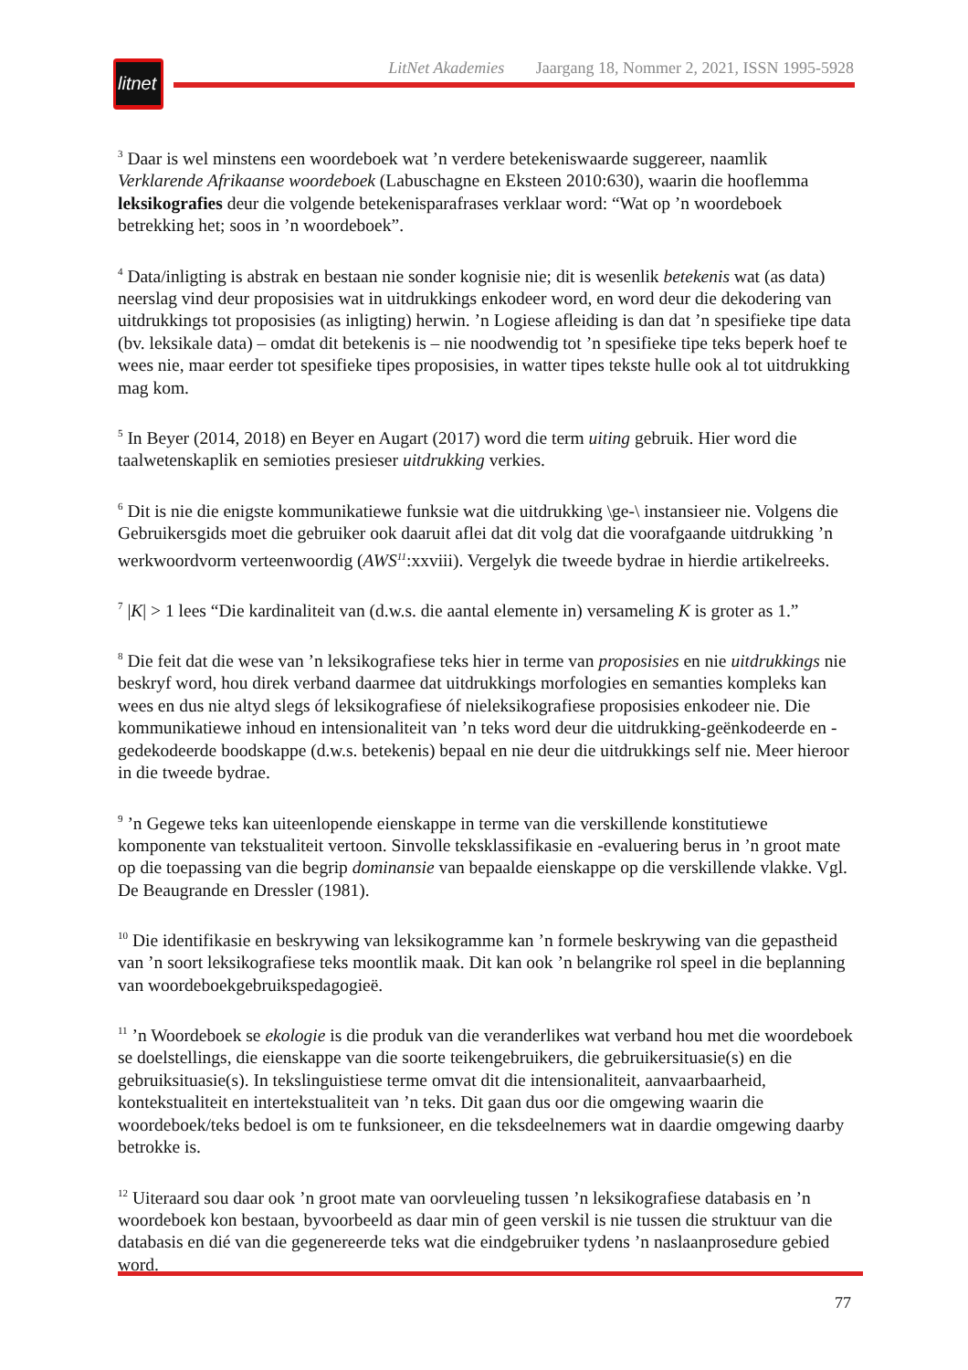litnet
LitNet Akademies Jaargang 18, Nommer 2, 2021, ISSN 1995-5928
<sup>3</sup> Daar is wel minstens een woordeboek wat ’n verdere betekeniswaarde suggereer, naamlik Verklarende Afrikaanse woordeboek (Labuschagne en Eksteen 2010:630), waarin die hooflemma leksikografies deur die volgende betekenisparafrases verklaar word: “Wat op ’n woordeboek betrekking het; soos in ’n woordeboek”.
<sup>4</sup> Data/inligting is abstrak en bestaan nie sonder kognisie nie; dit is wesenlik betekenis wat (as data) neerslag vind deur proposisies wat in uitdrukkings enkodeer word, en word deur die dekodering van uitdrukkings tot proposisies (as inligting) herwin. ’n Logiese afleiding is dan dat ’n spesifieke tipe data (bv. leksikale data) – omdat dit betekenis is – nie noodwendig tot ’n spesifieke tipe teks beperk hoef te wees nie, maar eerder tot spesifieke tipes proposisies, in watter tipes tekste hulle ook al tot uitdrukking mag kom.
<sup>5</sup> In Beyer (2014, 2018) en Beyer en Augart (2017) word die term uiting gebruik. Hier word die taalwetenskaplik en semioties presieser uitdrukking verkies.
<sup>6</sup> Dit is nie die enigste kommunikatiewe funksie wat die uitdrukking \ge-\ instansieer nie. Volgens die Gebruikersgids moet die gebruiker ook daaruit aflei dat dit volg dat die voorafgaande uitdrukking ’n werkwoordvorm verteenwoordig (AWS<sup>11</sup>:xxviii). Vergelyk die tweede bydrae in hierdie artikelreeks.
<sup>7</sup> |K| > 1 lees “Die kardinaliteit van (d.w.s. die aantal elemente in) versameling K is groter as 1.”
<sup>8</sup> Die feit dat die wese van ’n leksikografiese teks hier in terme van proposisies en nie uitdrukkings nie beskryf word, hou direk verband daarmee dat uitdrukkings morfologies en semanties kompleks kan wees en dus nie altyd slegs óf leksikografiese óf nieleksikografiese proposisies enkodeer nie. Die kommunikatiewe inhoud en intensionaliteit van ’n teks word deur die uitdrukking-geënkodeerde en -gedekodeerde boodskappe (d.w.s. betekenis) bepaal en nie deur die uitdrukkings self nie. Meer hieroor in die tweede bydrae.
<sup>9</sup> ’n Gegewe teks kan uiteenlopende eienskappe in terme van die verskillende konstitutiewe komponente van tekstualiteit vertoon. Sinvolle teksklassifikasie en -evaluering berus in ’n groot mate op die toepassing van die begrip dominansie van bepaalde eienskappe op die verskillende vlakke. Vgl. De Beaugrande en Dressler (1981).
<sup>10</sup> Die identifikasie en beskrywing van leksikogramme kan ’n formele beskrywing van die gepastheid van ’n soort leksikografiese teks moontlik maak. Dit kan ook ’n belangrike rol speel in die beplanning van woordeboekgebruikspedagogieë.
<sup>11</sup> ’n Woordeboek se ekologie is die produk van die veranderlikes wat verband hou met die woordeboek se doelstellings, die eienskappe van die soorte teikengebruikers, die gebruikersituasie(s) en die gebruiksituasie(s). In tekslinguistiese terme omvat dit die intensionaliteit, aanvaarbaarheid, kontekstualiteit en intertekstualiteit van ’n teks. Dit gaan dus oor die omgewing waarin die woordeboek/teks bedoel is om te funksioneer, en die teksdeelnemers wat in daardie omgewing daarby betrokke is.
<sup>12</sup> Uiteraard sou daar ook ’n groot mate van oorvleueling tussen ’n leksikografiese databasis en ’n woordeboek kon bestaan, byvoorbeeld as daar min of geen verskil is nie tussen die struktuur van die databasis en dié van die gegenereerde teks wat die eindgebruiker tydens ’n naslaanprosedure gebied word.
77